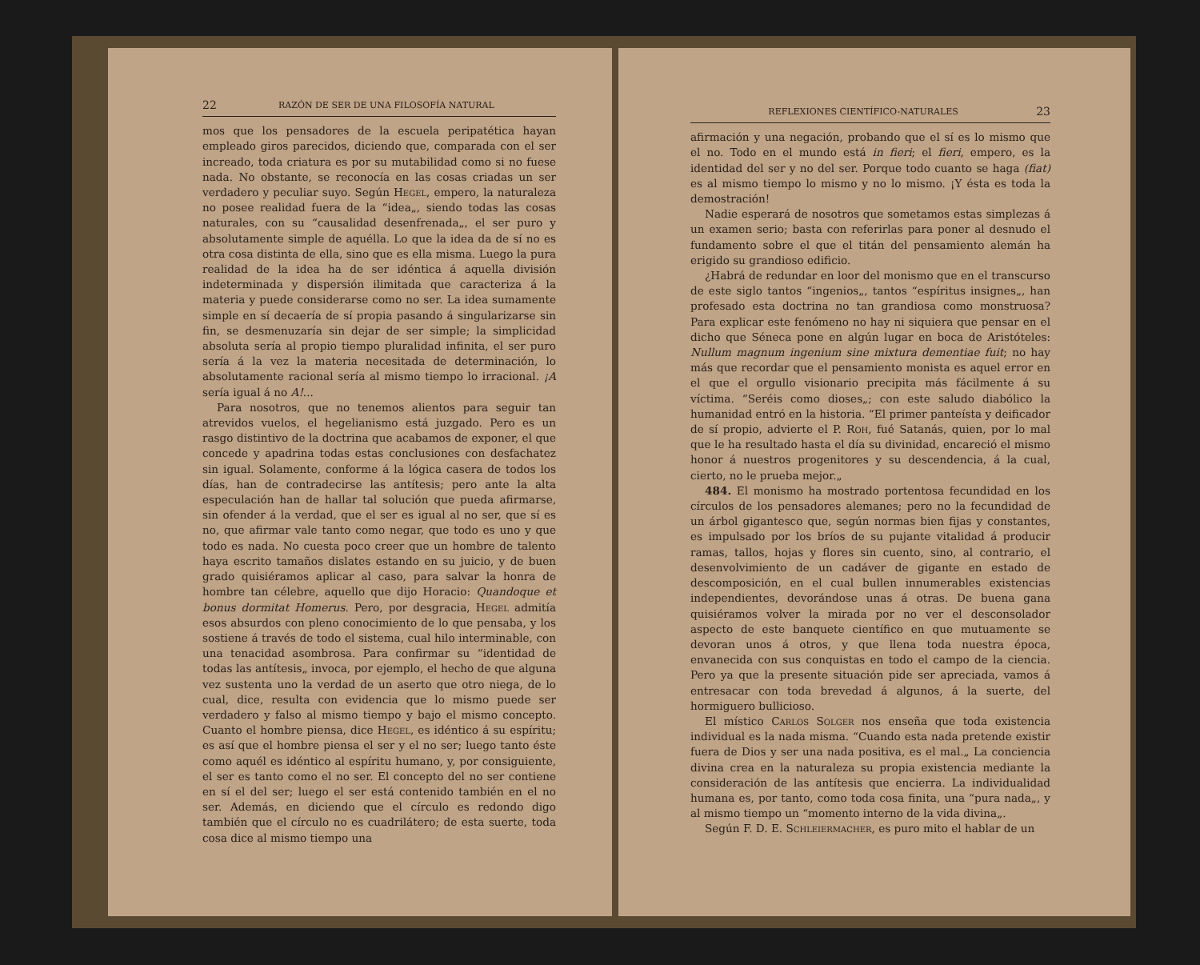22 RAZÓN DE SER DE UNA FILOSOFÍA NATURAL
mos que los pensadores de la escuela peripatética hayan empleado giros parecidos, diciendo que, comparada con el ser increado, toda criatura es por su mutabilidad como si no fuese nada. No obstante, se reconocía en las cosas criadas un ser verdadero y peculiar suyo. Según Hegel, empero, la naturaleza no posee realidad fuera de la “idea„, siendo todas las cosas naturales, con su “causalidad desenfrenada„, el ser puro y absolutamente simple de aquélla. Lo que la idea da de sí no es otra cosa distinta de ella, sino que es ella misma. Luego la pura realidad de la idea ha de ser idéntica á aquella división indeterminada y dispersión ilimitada que caracteriza á la materia y puede considerarse como no ser. La idea sumamente simple en sí decaería de sí propia pasando á singularizarse sin fin, se desmenuzaría sin dejar de ser simple; la simplicidad absoluta sería al propio tiempo pluralidad infinita, el ser puro sería á la vez la materia necesitada de determinación, lo absolutamente racional sería al mismo tiempo lo irracional. ¡A sería igual á no A!...
Para nosotros, que no tenemos alientos para seguir tan atrevidos vuelos, el hegelianismo está juzgado. Pero es un rasgo distintivo de la doctrina que acabamos de exponer, el que concede y apadrina todas estas conclusiones con desfachatez sin igual. Solamente, conforme á la lógica casera de todos los días, han de contradecirse las antítesis; pero ante la alta especulación han de hallar tal solución que pueda afirmarse, sin ofender á la verdad, que el ser es igual al no ser, que sí es no, que afirmar vale tanto como negar, que todo es uno y que todo es nada. No cuesta poco creer que un hombre de talento haya escrito tamaños dislates estando en su juicio, y de buen grado quisiéramos aplicar al caso, para salvar la honra de hombre tan célebre, aquello que dijo Horacio: Quandoque et bonus dormitat Homerus. Pero, por desgracia, Hegel admitía esos absurdos con pleno conocimiento de lo que pensaba, y los sostiene á través de todo el sistema, cual hilo interminable, con una tenacidad asombrosa. Para confirmar su “identidad de todas las antítesis„ invoca, por ejemplo, el hecho de que alguna vez sustenta uno la verdad de un aserto que otro niega, de lo cual, dice, resulta con evidencia que lo mismo puede ser verdadero y falso al mismo tiempo y bajo el mismo concepto. Cuanto el hombre piensa, dice Hegel, es idéntico á su espíritu; es así que el hombre piensa el ser y el no ser; luego tanto éste como aquél es idéntico al espíritu humano, y, por consiguiente, el ser es tanto como el no ser. El concepto del no ser contiene en sí el del ser; luego el ser está contenido también en el no ser. Además, en diciendo que el círculo es redondo digo también que el círculo no es cuadrilátero; de esta suerte, toda cosa dice al mismo tiempo una
REFLEXIONES CIENTÍFICO-NATURALES 23
afirmación y una negación, probando que el sí es lo mismo que el no. Todo en el mundo está in fieri; el fieri, empero, es la identidad del ser y no del ser. Porque todo cuanto se haga (fiat) es al mismo tiempo lo mismo y no lo mismo. ¡Y ésta es toda la demostración!
Nadie esperará de nosotros que sometamos estas simplezas á un examen serio; basta con referirlas para poner al desnudo el fundamento sobre el que el titán del pensamiento alemán ha erigido su grandioso edificio.
¿Habrá de redundar en loor del monismo que en el transcurso de este siglo tantos “ingenios„, tantos “espíritus insignes„, han profesado esta doctrina no tan grandiosa como monstruosa? Para explicar este fenómeno no hay ni siquiera que pensar en el dicho que Séneca pone en algún lugar en boca de Aristóteles: Nullum magnum ingenium sine mixtura dementiae fuit; no hay más que recordar que el pensamiento monista es aquel error en el que el orgullo visionario precipita más fácilmente á su víctima. “Seréis como dioses„; con este saludo diabólico la humanidad entró en la historia. “El primer panteísta y deificador de sí propio, advierte el P. Roh, fué Satanás, quien, por lo mal que le ha resultado hasta el día su divinidad, encareció el mismo honor á nuestros progenitores y su descendencia, á la cual, cierto, no le prueba mejor.„
484. El monismo ha mostrado portentosa fecundidad en los círculos de los pensadores alemanes; pero no la fecundidad de un árbol gigantesco que, según normas bien fijas y constantes, es impulsado por los bríos de su pujante vitalidad á producir ramas, tallos, hojas y flores sin cuento, sino, al contrario, el desenvolvimiento de un cadáver de gigante en estado de descomposición, en el cual bullen innumerables existencias independientes, devorándose unas á otras. De buena gana quisiéramos volver la mirada por no ver el desconsolador aspecto de este banquete científico en que mutuamente se devoran unos á otros, y que llena toda nuestra época, envanecida con sus conquistas en todo el campo de la ciencia. Pero ya que la presente situación pide ser apreciada, vamos á entresacar con toda brevedad á algunos, á la suerte, del hormiguero bullicioso.
El místico Carlos Solger nos enseña que toda existencia individual es la nada misma. “Cuando esta nada pretende existir fuera de Dios y ser una nada positiva, es el mal.„ La conciencia divina crea en la naturaleza su propia existencia mediante la consideración de las antítesis que encierra. La individualidad humana es, por tanto, como toda cosa finita, una “pura nada„, y al mismo tiempo un “momento interno de la vida divina„.
Según F. D. E. Schleiermacher, es puro mito el hablar de un